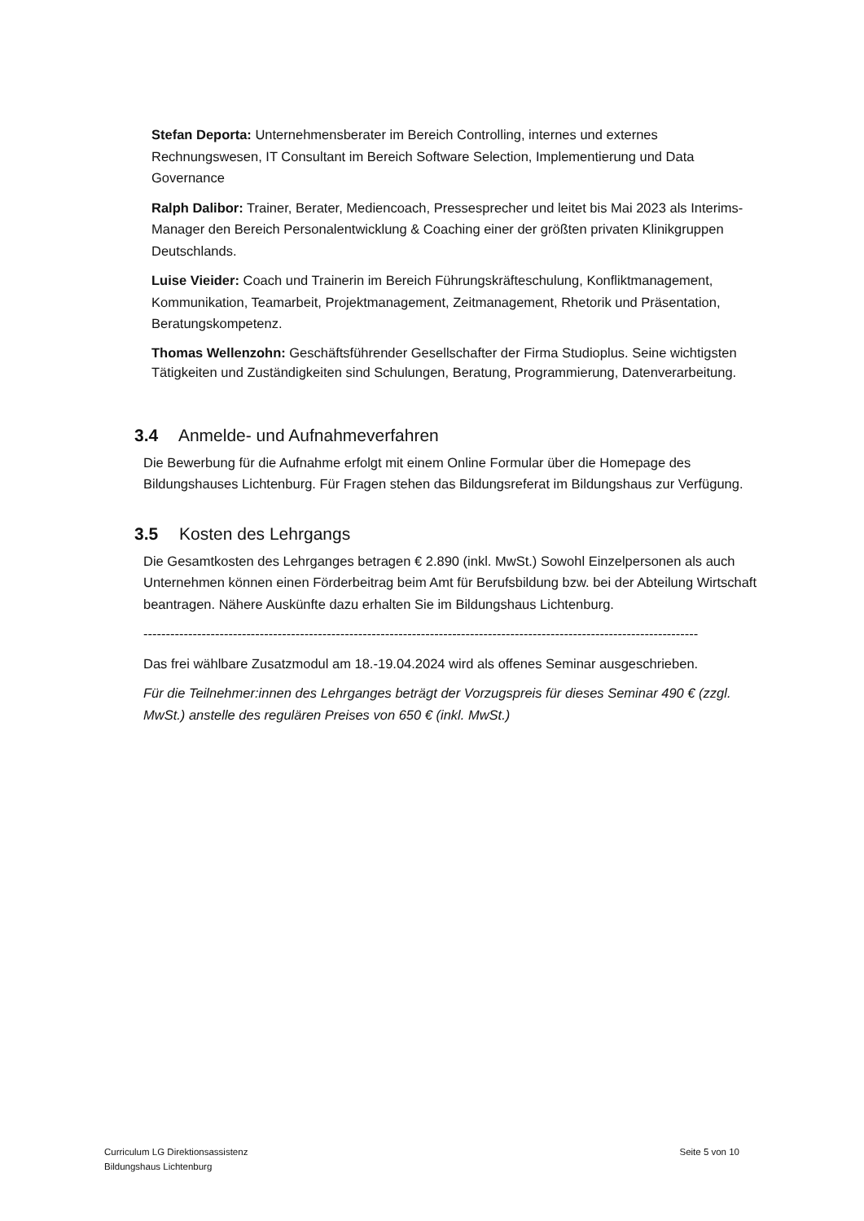Stefan Deporta: Unternehmensberater im Bereich Controlling, internes und externes Rechnungswesen, IT Consultant im Bereich Software Selection, Implementierung und Data Governance
Ralph Dalibor: Trainer, Berater, Mediencoach, Pressesprecher und leitet bis Mai 2023 als Interims-Manager den Bereich Personalentwicklung & Coaching einer der größten privaten Klinikgruppen Deutschlands.
Luise Vieider: Coach und Trainerin im Bereich Führungskräfteschulung, Konfliktmanagement, Kommunikation, Teamarbeit, Projektmanagement, Zeitmanagement, Rhetorik und Präsentation, Beratungskompetenz.
Thomas Wellenzohn: Geschäftsführender Gesellschafter der Firma Studioplus. Seine wichtigsten Tätigkeiten und Zuständigkeiten sind Schulungen, Beratung, Programmierung, Datenverarbeitung.
3.4 Anmelde- und Aufnahmeverfahren
Die Bewerbung für die Aufnahme erfolgt mit einem Online Formular über die Homepage des Bildungshauses Lichtenburg. Für Fragen stehen das Bildungsreferat im Bildungshaus zur Verfügung.
3.5 Kosten des Lehrgangs
Die Gesamtkosten des Lehrganges betragen € 2.890 (inkl. MwSt.) Sowohl Einzelpersonen als auch Unternehmen können einen Förderbeitrag beim Amt für Berufsbildung bzw. bei der Abteilung Wirtschaft beantragen. Nähere Auskünfte dazu erhalten Sie im Bildungshaus Lichtenburg.
----------------------------------------------------------------------------------------------------------------------------
Das frei wählbare Zusatzmodul am 18.-19.04.2024 wird als offenes Seminar ausgeschrieben.
Für die Teilnehmer:innen des Lehrganges beträgt der Vorzugspreis für dieses Seminar 490 € (zzgl. MwSt.) anstelle des regulären Preises von 650 € (inkl. MwSt.)
Curriculum LG Direktionsassistenz
Bildungshaus Lichtenburg
Seite 5 von 10